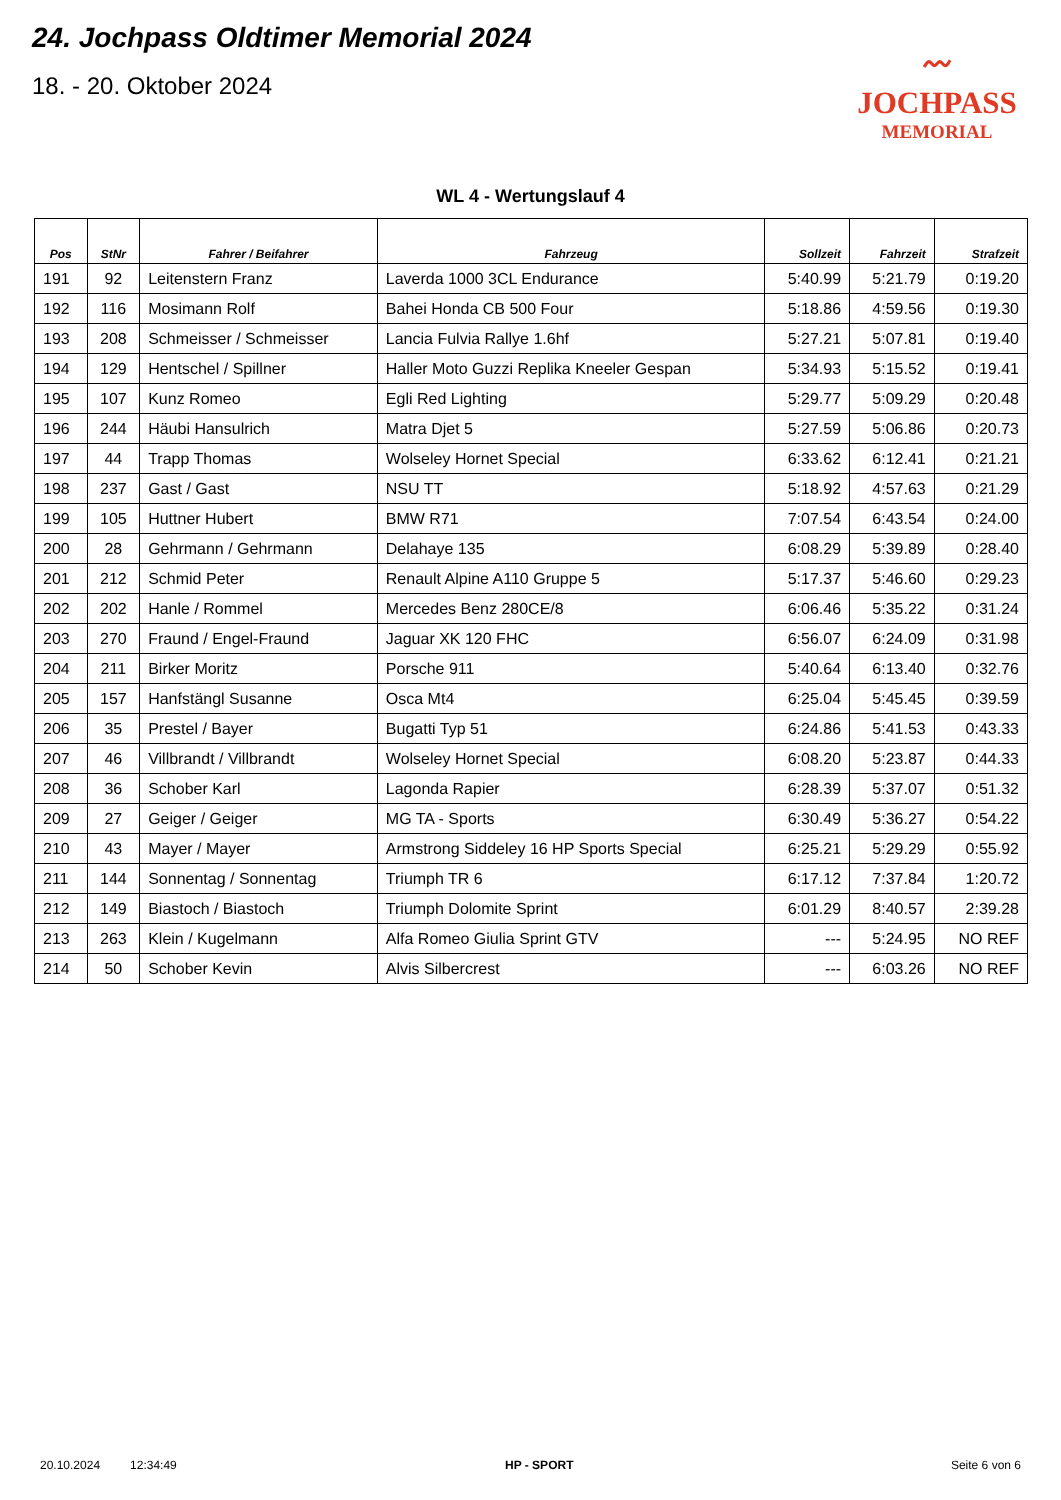24. Jochpass Oldtimer Memorial 2024
18. - 20. Oktober 2024
〰
JOCHPASS
MEMORIAL
WL 4 - Wertungslauf 4
| Pos | StNr | Fahrer / Beifahrer | Fahrzeug | Sollzeit | Fahrzeit | Strafzeit |
| --- | --- | --- | --- | --- | --- | --- |
| 191 | 92 | Leitenstern Franz | Laverda 1000 3CL Endurance | 5:40.99 | 5:21.79 | 0:19.20 |
| 192 | 116 | Mosimann Rolf | Bahei Honda CB 500 Four | 5:18.86 | 4:59.56 | 0:19.30 |
| 193 | 208 | Schmeisser / Schmeisser | Lancia Fulvia Rallye 1.6hf | 5:27.21 | 5:07.81 | 0:19.40 |
| 194 | 129 | Hentschel / Spillner | Haller Moto Guzzi Replika Kneeler Gespan | 5:34.93 | 5:15.52 | 0:19.41 |
| 195 | 107 | Kunz Romeo | Egli Red Lighting | 5:29.77 | 5:09.29 | 0:20.48 |
| 196 | 244 | Häubi Hansulrich | Matra Djet 5 | 5:27.59 | 5:06.86 | 0:20.73 |
| 197 | 44 | Trapp Thomas | Wolseley Hornet Special | 6:33.62 | 6:12.41 | 0:21.21 |
| 198 | 237 | Gast / Gast | NSU TT | 5:18.92 | 4:57.63 | 0:21.29 |
| 199 | 105 | Huttner Hubert | BMW R71 | 7:07.54 | 6:43.54 | 0:24.00 |
| 200 | 28 | Gehrmann / Gehrmann | Delahaye 135 | 6:08.29 | 5:39.89 | 0:28.40 |
| 201 | 212 | Schmid Peter | Renault Alpine A110 Gruppe 5 | 5:17.37 | 5:46.60 | 0:29.23 |
| 202 | 202 | Hanle / Rommel | Mercedes Benz 280CE/8 | 6:06.46 | 5:35.22 | 0:31.24 |
| 203 | 270 | Fraund / Engel-Fraund | Jaguar XK 120 FHC | 6:56.07 | 6:24.09 | 0:31.98 |
| 204 | 211 | Birker Moritz | Porsche 911 | 5:40.64 | 6:13.40 | 0:32.76 |
| 205 | 157 | Hanfstängl Susanne | Osca Mt4 | 6:25.04 | 5:45.45 | 0:39.59 |
| 206 | 35 | Prestel / Bayer | Bugatti Typ 51 | 6:24.86 | 5:41.53 | 0:43.33 |
| 207 | 46 | Villbrandt / Villbrandt | Wolseley Hornet Special | 6:08.20 | 5:23.87 | 0:44.33 |
| 208 | 36 | Schober Karl | Lagonda Rapier | 6:28.39 | 5:37.07 | 0:51.32 |
| 209 | 27 | Geiger / Geiger | MG TA - Sports | 6:30.49 | 5:36.27 | 0:54.22 |
| 210 | 43 | Mayer / Mayer | Armstrong Siddeley 16 HP Sports Special | 6:25.21 | 5:29.29 | 0:55.92 |
| 211 | 144 | Sonnentag / Sonnentag | Triumph TR 6 | 6:17.12 | 7:37.84 | 1:20.72 |
| 212 | 149 | Biastoch / Biastoch | Triumph Dolomite Sprint | 6:01.29 | 8:40.57 | 2:39.28 |
| 213 | 263 | Klein / Kugelmann | Alfa Romeo Giulia Sprint GTV | --- | 5:24.95 | NO REF |
| 214 | 50 | Schober Kevin | Alvis Silbercrest | --- | 6:03.26 | NO REF |
20.10.2024 12:34:49 HP - SPORT Seite 6 von 6